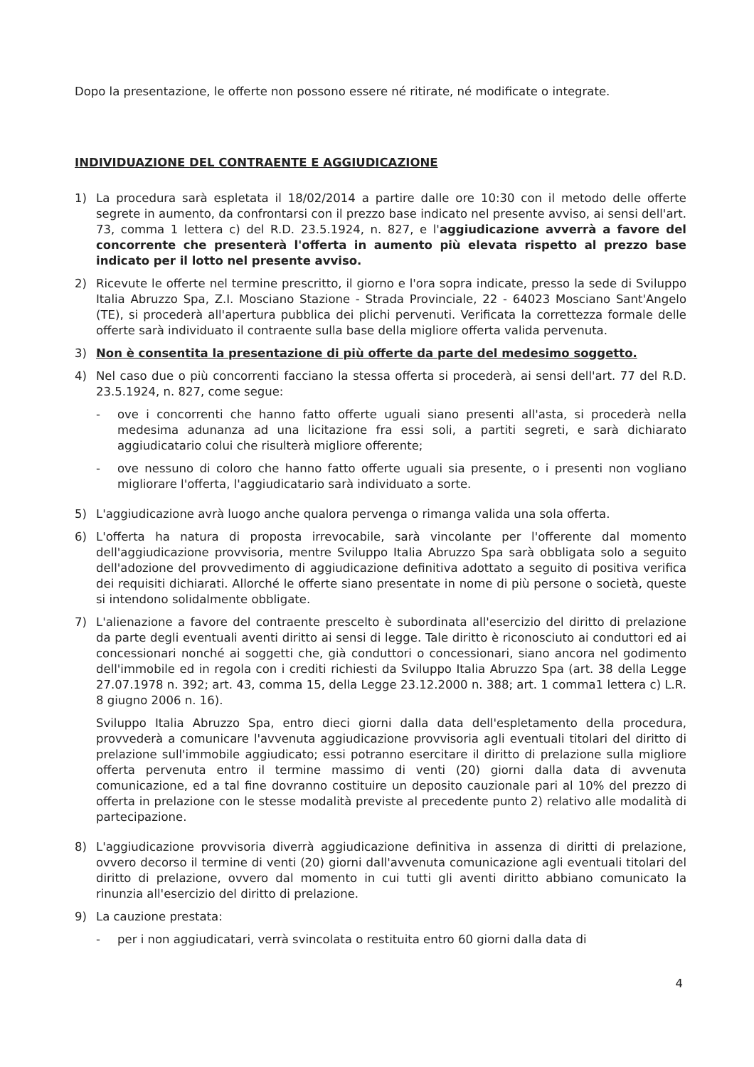Dopo la presentazione, le offerte non possono essere né ritirate, né modificate o integrate.
INDIVIDUAZIONE DEL CONTRAENTE E AGGIUDICAZIONE
1) La procedura sarà espletata il 18/02/2014 a partire dalle ore 10:30 con il metodo delle offerte segrete in aumento, da confrontarsi con il prezzo base indicato nel presente avviso, ai sensi dell'art. 73, comma 1 lettera c) del R.D. 23.5.1924, n. 827, e l'aggiudicazione avverrà a favore del concorrente che presenterà l'offerta in aumento più elevata rispetto al prezzo base indicato per il lotto nel presente avviso.
2) Ricevute le offerte nel termine prescritto, il giorno e l'ora sopra indicate, presso la sede di Sviluppo Italia Abruzzo Spa, Z.I. Mosciano Stazione - Strada Provinciale, 22 - 64023 Mosciano Sant'Angelo (TE), si procederà all'apertura pubblica dei plichi pervenuti. Verificata la correttezza formale delle offerte sarà individuato il contraente sulla base della migliore offerta valida pervenuta.
3) Non è consentita la presentazione di più offerte da parte del medesimo soggetto.
4) Nel caso due o più concorrenti facciano la stessa offerta si procederà, ai sensi dell'art. 77 del R.D. 23.5.1924, n. 827, come segue:
- ove i concorrenti che hanno fatto offerte uguali siano presenti all'asta, si procederà nella medesima adunanza ad una licitazione fra essi soli, a partiti segreti, e sarà dichiarato aggiudicatario colui che risulterà migliore offerente;
- ove nessuno di coloro che hanno fatto offerte uguali sia presente, o i presenti non vogliano migliorare l'offerta, l'aggiudicatario sarà individuato a sorte.
5) L'aggiudicazione avrà luogo anche qualora pervenga o rimanga valida una sola offerta.
6) L'offerta ha natura di proposta irrevocabile, sarà vincolante per l'offerente dal momento dell'aggiudicazione provvisoria, mentre Sviluppo Italia Abruzzo Spa sarà obbligata solo a seguito dell'adozione del provvedimento di aggiudicazione definitiva adottato a seguito di positiva verifica dei requisiti dichiarati. Allorché le offerte siano presentate in nome di più persone o società, queste si intendono solidalmente obbligate.
7) L'alienazione a favore del contraente prescelto è subordinata all'esercizio del diritto di prelazione da parte degli eventuali aventi diritto ai sensi di legge. Tale diritto è riconosciuto ai conduttori ed ai concessionari nonché ai soggetti che, già conduttori o concessionari, siano ancora nel godimento dell'immobile ed in regola con i crediti richiesti da Sviluppo Italia Abruzzo Spa (art. 38 della Legge 27.07.1978 n. 392; art. 43, comma 15, della Legge 23.12.2000 n. 388; art. 1 comma1 lettera c) L.R. 8 giugno 2006 n. 16).
Sviluppo Italia Abruzzo Spa, entro dieci giorni dalla data dell'espletamento della procedura, provvederà a comunicare l'avvenuta aggiudicazione provvisoria agli eventuali titolari del diritto di prelazione sull'immobile aggiudicato; essi potranno esercitare il diritto di prelazione sulla migliore offerta pervenuta entro il termine massimo di venti (20) giorni dalla data di avvenuta comunicazione, ed a tal fine dovranno costituire un deposito cauzionale pari al 10% del prezzo di offerta in prelazione con le stesse modalità previste al precedente punto 2) relativo alle modalità di partecipazione.
8) L'aggiudicazione provvisoria diverrà aggiudicazione definitiva in assenza di diritti di prelazione, ovvero decorso il termine di venti (20) giorni dall'avvenuta comunicazione agli eventuali titolari del diritto di prelazione, ovvero dal momento in cui tutti gli aventi diritto abbiano comunicato la rinunzia all'esercizio del diritto di prelazione.
9) La cauzione prestata:
- per i non aggiudicatari, verrà svincolata o restituita entro 60 giorni dalla data di
4